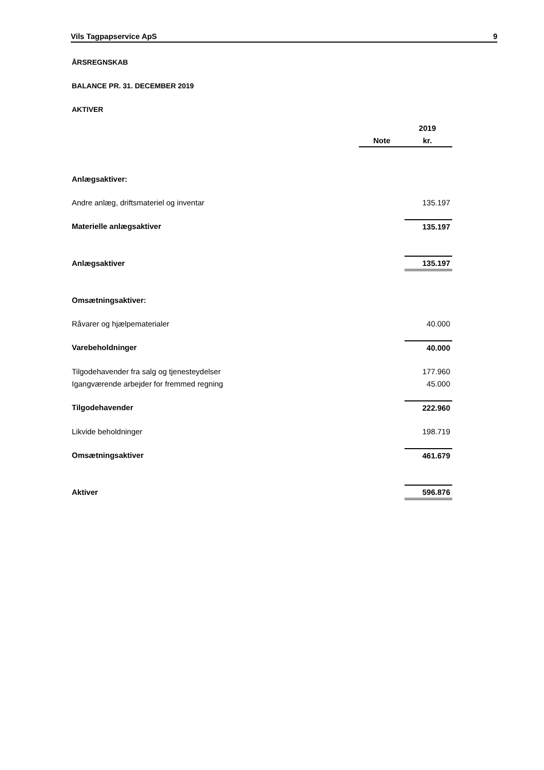Vils Tagpapservice ApS 9
ÅRSREGNSKAB
BALANCE PR. 31. DECEMBER 2019
AKTIVER
| | | 2019 |
| | Note | kr. |
| Anlægsaktiver: | | |
| Andre anlæg, driftsmateriel og inventar | | 135.197 |
| Materielle anlægsaktiver | | 135.197 |
| Anlægsaktiver | | 135.197 |
| Omsætningsaktiver: | | |
| Råvarer og hjælpematerialer | | 40.000 |
| Varebeholdninger | | 40.000 |
| Tilgodehavender fra salg og tjenesteydelser | | 177.960 |
| Igangværende arbejder for fremmed regning | | 45.000 |
| Tilgodehavender | | 222.960 |
| Likvide beholdninger | | 198.719 |
| Omsætningsaktiver | | 461.679 |
| Aktiver | | 596.876 |